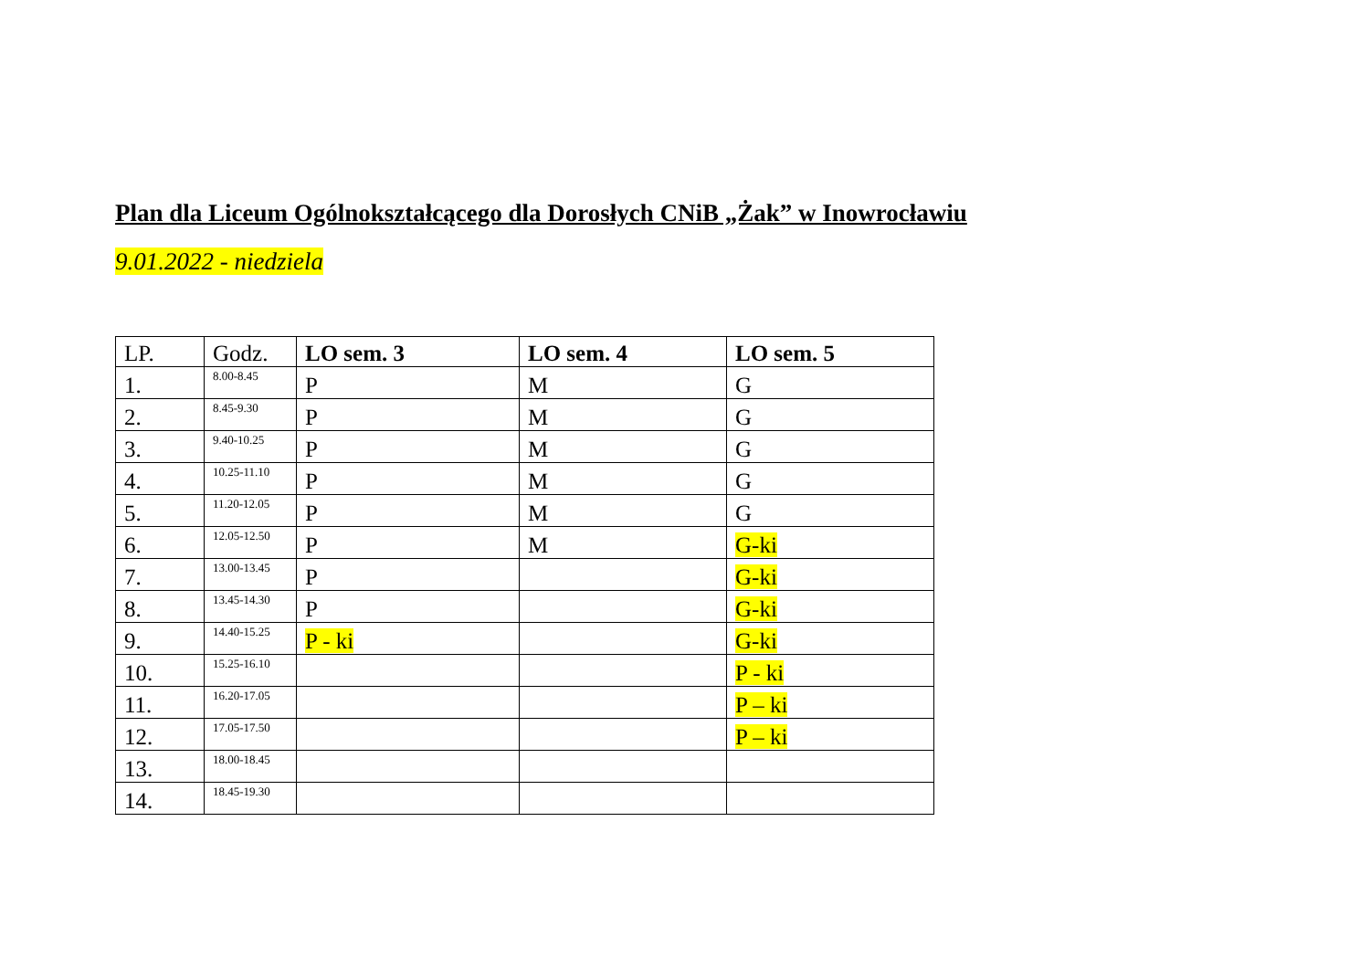Plan dla Liceum Ogólnokształcącego dla Dorosłych CNiB „Żak” w Inowrocławiu
9.01.2022 - niedziela
| LP. | Godz. | LO sem. 3 | LO sem. 4 | LO sem. 5 |
| --- | --- | --- | --- | --- |
| 1. | 8.00-8.45 | P | M | G |
| 2. | 8.45-9.30 | P | M | G |
| 3. | 9.40-10.25 | P | M | G |
| 4. | 10.25-11.10 | P | M | G |
| 5. | 11.20-12.05 | P | M | G |
| 6. | 12.05-12.50 | P | M | G-ki |
| 7. | 13.00-13.45 | P | | G-ki |
| 8. | 13.45-14.30 | P | | G-ki |
| 9. | 14.40-15.25 | P - ki | | G-ki |
| 10. | 15.25-16.10 | | | P - ki |
| 11. | 16.20-17.05 | | | P – ki |
| 12. | 17.05-17.50 | | | P – ki |
| 13. | 18.00-18.45 | | | |
| 14. | 18.45-19.30 | | | |